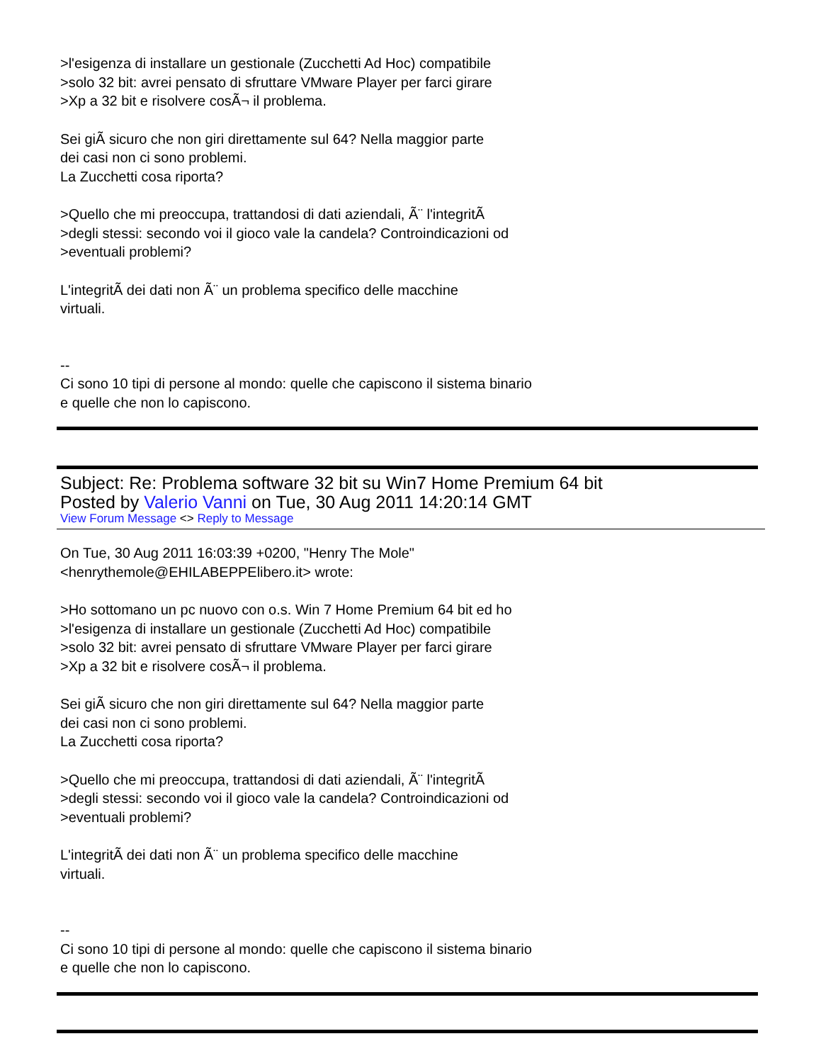>l'esigenza di installare un gestionale (Zucchetti Ad Hoc) compatibile
>solo 32 bit: avrei pensato di sfruttare VMware Player per farci girare
>Xp a 32 bit e risolvere cosÃ¬ il problema.
Sei giÃ sicuro che non giri direttamente sul 64? Nella maggior parte
dei casi non ci sono problemi.
La Zucchetti cosa riporta?
>Quello che mi preoccupa, trattandosi di dati aziendali, Ã¨ l'integritÃ
>degli stessi: secondo voi il gioco vale la candela? Controindicazioni od
>eventuali problemi?
L'integritÃ dei dati non Ã¨ un problema specifico delle macchine
virtuali.
--
Ci sono 10 tipi di persone al mondo: quelle che capiscono il sistema binario
e quelle che non lo capiscono.
Subject: Re: Problema software 32 bit su Win7 Home Premium 64 bit
Posted by Valerio Vanni on Tue, 30 Aug 2011 14:20:14 GMT
View Forum Message <> Reply to Message
On Tue, 30 Aug 2011 16:03:39 +0200, "Henry The Mole"
<henrythemole@EHILABEPPElibero.it> wrote:
>Ho sottomano un pc nuovo con o.s. Win 7 Home Premium 64 bit ed ho
>l'esigenza di installare un gestionale (Zucchetti Ad Hoc) compatibile
>solo 32 bit: avrei pensato di sfruttare VMware Player per farci girare
>Xp a 32 bit e risolvere cosÃ¬ il problema.
Sei giÃ sicuro che non giri direttamente sul 64? Nella maggior parte
dei casi non ci sono problemi.
La Zucchetti cosa riporta?
>Quello che mi preoccupa, trattandosi di dati aziendali, Ã¨ l'integritÃ
>degli stessi: secondo voi il gioco vale la candela? Controindicazioni od
>eventuali problemi?
L'integritÃ dei dati non Ã¨ un problema specifico delle macchine
virtuali.
--
Ci sono 10 tipi di persone al mondo: quelle che capiscono il sistema binario
e quelle che non lo capiscono.